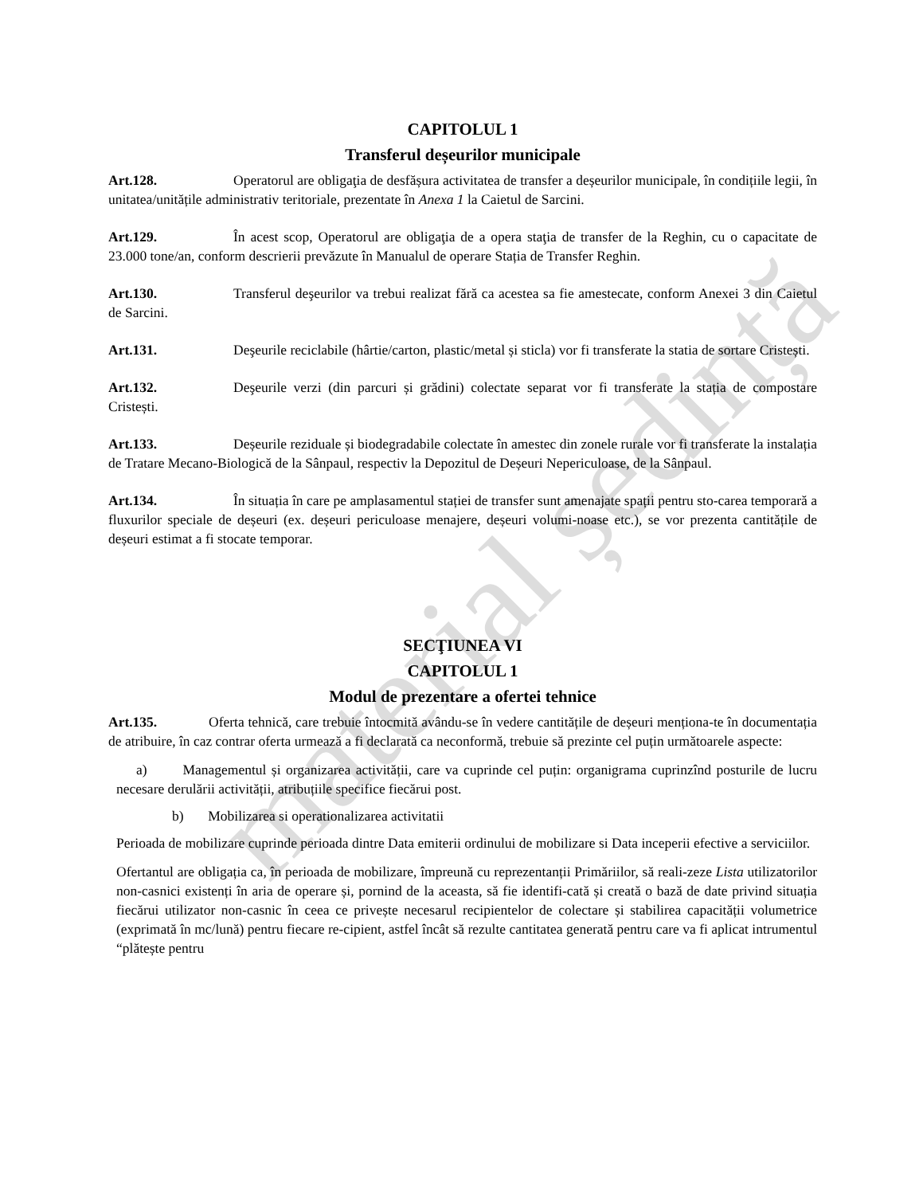material ședință
CAPITOLUL 1
Transferul deșeurilor municipale
Art.128. Operatorul are obligaţia de desfășura activitatea de transfer a deșeurilor municipale, în condițiile legii, în unitatea/unitățile administrativ teritoriale, prezentate în Anexa 1 la Caietul de Sarcini.
Art.129. În acest scop, Operatorul are obligaţia de a opera staţia de transfer de la Reghin, cu o capacitate de 23.000 tone/an, conform descrierii prevăzute în Manualul de operare Stația de Transfer Reghin.
Art.130. Transferul deşeurilor va trebui realizat fără ca acestea sa fie amestecate, conform Anexei 3 din Caietul de Sarcini.
Art.131. Deşeurile reciclabile (hârtie/carton, plastic/metal și sticla) vor fi transferate la statia de sortare Cristești.
Art.132. Deşeurile verzi (din parcuri și grădini) colectate separat vor fi transferate la stația de compostare Cristești.
Art.133. Deșeurile reziduale și biodegradabile colectate în amestec din zonele rurale vor fi transferate la instalația de Tratare Mecano-Biologică de la Sânpaul, respectiv la Depozitul de Deșeuri Nepericuloase, de la Sânpaul.
Art.134. În situația în care pe amplasamentul stației de transfer sunt amenajate spații pentru sto-carea temporară a fluxurilor speciale de deșeuri (ex. deșeuri periculoase menajere, deșeuri volumi-noase etc.), se vor prezenta cantitățile de deșeuri estimat a fi stocate temporar.
SECŢIUNEA VI
CAPITOLUL 1
Modul de prezentare a ofertei tehnice
Art.135. Oferta tehnică, care trebuie întocmită avându-se în vedere cantitățile de deșeuri menționa-te în documentația de atribuire, în caz contrar oferta urmează a fi declarată ca neconformă, trebuie să prezinte cel puțin următoarele aspecte:
a) Managementul și organizarea activității, care va cuprinde cel puțin: organigrama cuprinzînd posturile de lucru necesare derulării activității, atribuțiile specifice fiecărui post.
b) Mobilizarea si operationalizarea activitatii
Perioada de mobilizare cuprinde perioada dintre Data emiterii ordinului de mobilizare si Data inceperii efective a serviciilor.
Ofertantul are obligația ca, în perioada de mobilizare, împreună cu reprezentanții Primăriilor, să reali-zeze Lista utilizatorilor non-casnici existenți în aria de operare și, pornind de la aceasta, să fie identifi-cată și creată o bază de date privind situația fiecărui utilizator non-casnic în ceea ce privește necesarul recipientelor de colectare și stabilirea capacității volumetrice (exprimată în mc/lună) pentru fiecare re-cipient, astfel încât să rezulte cantitatea generată pentru care va fi aplicat intrumentul “plătește pentru